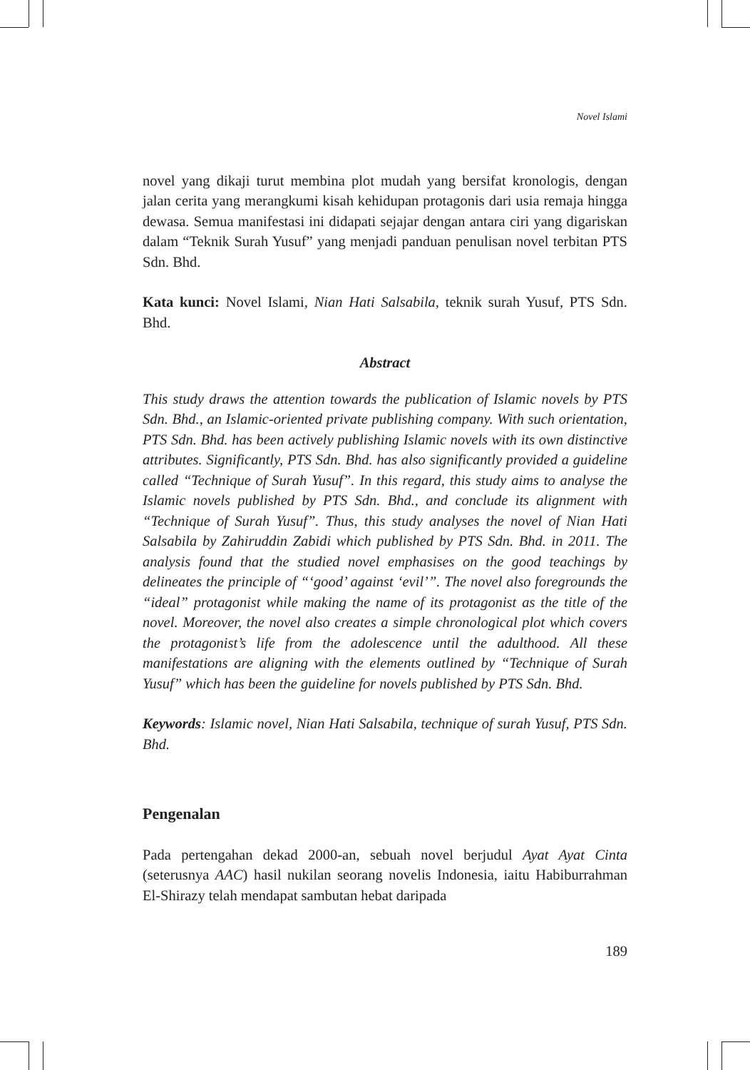Novel Islami
novel yang dikaji turut membina plot mudah yang bersifat kronologis, dengan jalan cerita yang merangkumi kisah kehidupan protagonis dari usia remaja hingga dewasa. Semua manifestasi ini didapati sejajar dengan antara ciri yang digariskan dalam “Teknik Surah Yusuf” yang menjadi panduan penulisan novel terbitan PTS Sdn. Bhd.
Kata kunci: Novel Islami, Nian Hati Salsabila, teknik surah Yusuf, PTS Sdn. Bhd.
Abstract
This study draws the attention towards the publication of Islamic novels by PTS Sdn. Bhd., an Islamic-oriented private publishing company. With such orientation, PTS Sdn. Bhd. has been actively publishing Islamic novels with its own distinctive attributes. Significantly, PTS Sdn. Bhd. has also significantly provided a guideline called “Technique of Surah Yusuf”. In this regard, this study aims to analyse the Islamic novels published by PTS Sdn. Bhd., and conclude its alignment with “Technique of Surah Yusuf”. Thus, this study analyses the novel of Nian Hati Salsabila by Zahiruddin Zabidi which published by PTS Sdn. Bhd. in 2011. The analysis found that the studied novel emphasises on the good teachings by delineates the principle of “‘good’ against ‘evil’”. The novel also foregrounds the “ideal” protagonist while making the name of its protagonist as the title of the novel. Moreover, the novel also creates a simple chronological plot which covers the protagonist’s life from the adolescence until the adulthood. All these manifestations are aligning with the elements outlined by “Technique of Surah Yusuf” which has been the guideline for novels published by PTS Sdn. Bhd.
Keywords: Islamic novel, Nian Hati Salsabila, technique of surah Yusuf, PTS Sdn. Bhd.
Pengenalan
Pada pertengahan dekad 2000-an, sebuah novel berjudul Ayat Ayat Cinta (seterusnya AAC) hasil nukilan seorang novelis Indonesia, iaitu Habiburrahman El-Shirazy telah mendapat sambutan hebat daripada
189